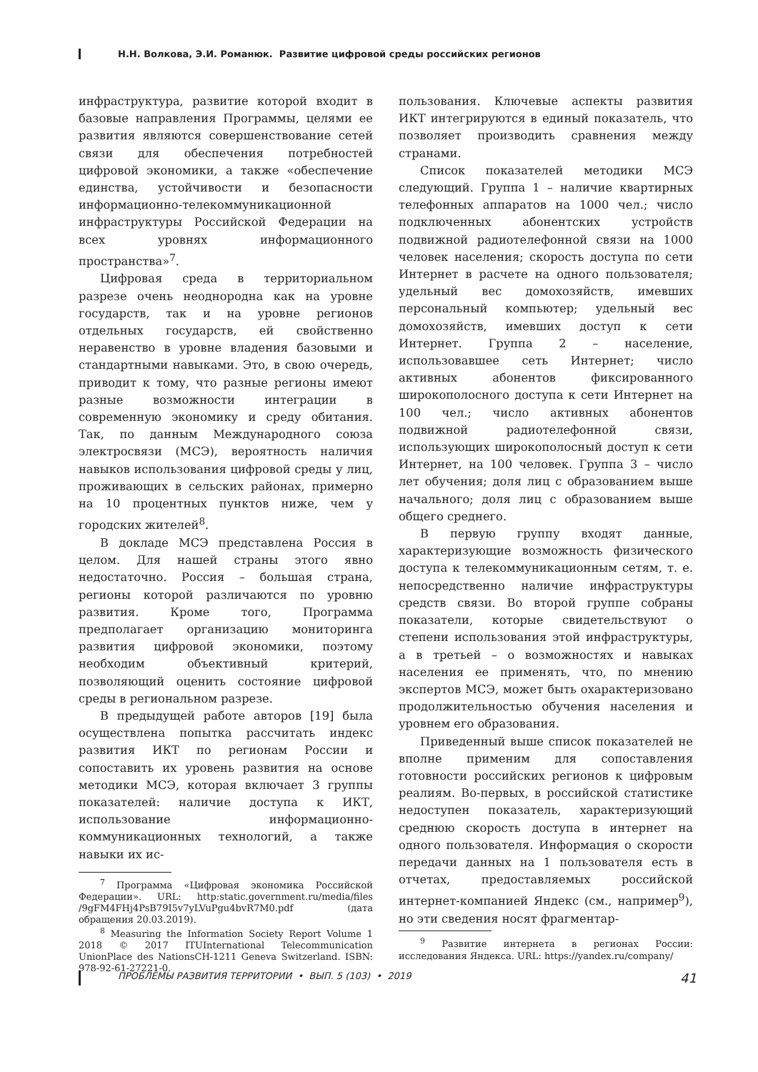Н.Н. Волкова, Э.И. Романюк. Развитие цифровой среды российских регионов
инфраструктура, развитие которой входит в базовые направления Программы, целями ее развития являются совершенствование сетей связи для обеспечения потребностей цифровой экономики, а также «обеспечение единства, устойчивости и безопасности информационно-телекоммуникационной инфраструктуры Российской Федерации на всех уровнях информационного пространства»<sup>7</sup>.
Цифровая среда в территориальном разрезе очень неоднородна как на уровне государств, так и на уровне регионов отдельных государств, ей свойственно неравенство в уровне владения базовыми и стандартными навыками. Это, в свою очередь, приводит к тому, что разные регионы имеют разные возможности интеграции в современную экономику и среду обитания. Так, по данным Международного союза электросвязи (МСЭ), вероятность наличия навыков использования цифровой среды у лиц, проживающих в сельских районах, примерно на 10 процентных пунктов ниже, чем у городских жителей<sup>8</sup>.
В докладе МСЭ представлена Россия в целом. Для нашей страны этого явно недостаточно. Россия – большая страна, регионы которой различаются по уровню развития. Кроме того, Программа предполагает организацию мониторинга развития цифровой экономики, поэтому необходим объективный критерий, позволяющий оценить состояние цифровой среды в региональном разрезе.
В предыдущей работе авторов [19] была осуществлена попытка рассчитать индекс развития ИКТ по регионам России и сопоставить их уровень развития на основе методики МСЭ, которая включает 3 группы показателей: наличие доступа к ИКТ, использование информационно-коммуникационных технологий, а также навыки их ис-
<sup>7</sup> Программа «Цифровая экономика Российской Федерации». URL: http:static.government.ru/media/files /9gFM4FHj4PsB79I5v7yLVuPgu4bvR7M0.pdf (дата обращения 20.03.2019).
<sup>8</sup> Measuring the Information Society Report Volume 1 2018 © 2017 ITUInternational Telecommunication UnionPlace des NationsCH-1211 Geneva Switzerland. ISBN: 978-92-61-27221-0.
пользования. Ключевые аспекты развития ИКТ интегрируются в единый показатель, что позволяет производить сравнения между странами.
Список показателей методики МСЭ следующий. Группа 1 – наличие квартирных телефонных аппаратов на 1000 чел.; число подключенных абонентских устройств подвижной радиотелефонной связи на 1000 человек населения; скорость доступа по сети Интернет в расчете на одного пользователя; удельный вес домохозяйств, имевших персональный компьютер; удельный вес домохозяйств, имевших доступ к сети Интернет. Группа 2 – население, использовавшее сеть Интернет; число активных абонентов фиксированного широкополосного доступа к сети Интернет на 100 чел.; число активных абонентов подвижной радиотелефонной связи, использующих широкополосный доступ к сети Интернет, на 100 человек. Группа 3 – число лет обучения; доля лиц с образованием выше начального; доля лиц с образованием выше общего среднего.
В первую группу входят данные, характеризующие возможность физического доступа к телекоммуникационным сетям, т. е. непосредственно наличие инфраструктуры средств связи. Во второй группе собраны показатели, которые свидетельствуют о степени использования этой инфраструктуры, а в третьей – о возможностях и навыках населения ее применять, что, по мнению экспертов МСЭ, может быть охарактеризовано продолжительностью обучения населения и уровнем его образования.
Приведенный выше список показателей не вполне применим для сопоставления готовности российских регионов к цифровым реалиям. Во-первых, в российской статистике недоступен показатель, характеризующий среднюю скорость доступа в интернет на одного пользователя. Информация о скорости передачи данных на 1 пользователя есть в отчетах, предоставляемых российской интернет-компанией Яндекс (см., например<sup>9</sup>), но эти сведения носят фрагментар-
<sup>9</sup> Развитие интернета в регионах России: исследования Яндекса. URL: https://yandex.ru/company/
ПРОБЛЕМЫ РАЗВИТИЯ ТЕРРИТОРИИ • ВЫП. 5 (103) • 2019 41